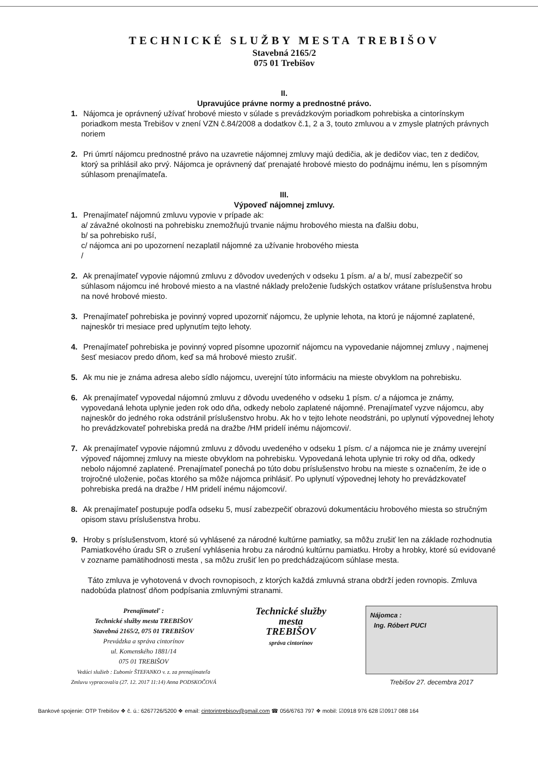TECHNICKÉ SLUŽBY MESTA TREBIŠOV
Stavebná 2165/2
075 01 Trebišov
II.
Upravujúce právne normy a prednostné právo.
1. Nájomca je oprávnený užívať hrobové miesto v súlade s prevádzkovým poriadkom pohrebiska a cintorínskym poriadkom mesta Trebišov v znení VZN č.84/2008 a dodatkov č.1, 2 a 3, touto zmluvou a v zmysle platných právnych noriem
2. Pri úmrtí nájomcu prednostné právo na uzavretie nájomnej zmluvy majú dedičia, ak je dedičov viac, ten z dedičov, ktorý sa prihlásil ako prvý. Nájomca je oprávnený dať prenajaté hrobové miesto do podnájmu inému, len s písomným súhlasom prenajímateľa.
III.
Výpoveď nájomnej zmluvy.
1. Prenajímateľ nájomnú zmluvu vypovie v prípade ak:
a/ závažné okolnosti na pohrebisku znemožňujú trvanie nájmu hrobového miesta na ďalšiu dobu,
b/ sa pohrebisko ruší,
c/ nájomca ani po upozornení nezaplatil nájomné za užívanie hrobového miesta
/
2. Ak prenajímateľ vypovie nájomnú zmluvu z dôvodov uvedených v odseku 1 písm. a/ a b/, musí zabezpečiť so súhlasom nájomcu iné hrobové miesto a na vlastné náklady preloženie ľudských ostatkov vrátane príslušenstva hrobu na nové hrobové miesto.
3. Prenajímateľ pohrebiska je povinný vopred upozorniť nájomcu, že uplynie lehota, na ktorú je nájomné zaplatené, najneskôr tri mesiace pred uplynutím tejto lehoty.
4. Prenajímateľ pohrebiska je povinný vopred písomne upozorniť nájomcu na vypovedanie nájomnej zmluvy , najmenej šesť mesiacov predo dňom, keď sa má hrobové miesto zrušiť.
5. Ak mu nie je známa adresa alebo sídlo nájomcu, uverejní túto informáciu na mieste obvyklom na pohrebisku.
6. Ak prenajímateľ vypovedal nájomnú zmluvu z dôvodu uvedeného v odseku 1 písm. c/ a nájomca je známy, vypovedaná lehota uplynie jeden rok odo dňa, odkedy nebolo zaplatené nájomné. Prenajímateľ vyzve nájomcu, aby najneskôr do jedného roka odstránil príslušenstvo hrobu. Ak ho v tejto lehote neodstráni, po uplynutí výpovednej lehoty ho prevádzkovateľ pohrebiska predá na dražbe /HM pridelí inému nájomcovi/.
7. Ak prenajímateľ vypovie nájomnú zmluvu z dôvodu uvedeného v odseku 1 písm. c/ a nájomca nie je známy uverejní výpoveď nájomnej zmluvy na mieste obvyklom na pohrebisku. Vypovedaná lehota uplynie tri roky od dňa, odkedy nebolo nájomné zaplatené. Prenajímateľ ponechá po túto dobu príslušenstvo hrobu na mieste s označením, že ide o trojročné uloženie, počas ktorého sa môže nájomca prihlásiť. Po uplynutí výpovednej lehoty ho prevádzkovateľ pohrebiska predá na dražbe / HM pridelí inému nájomcovi/.
8. Ak prenajímateľ postupuje podľa odseku 5, musí zabezpečiť obrazovú dokumentáciu hrobového miesta so stručným opisom stavu príslušenstva hrobu.
9. Hroby s príslušenstvom, ktoré sú vyhlásené za národné kultúrne pamiatky, sa môžu zrušiť len na základe rozhodnutia Pamiatkového úradu SR o zrušení vyhlásenia hrobu za národnú kultúrnu pamiatku. Hroby a hrobky, ktoré sú evidované v zozname pamätihodnosti mesta , sa môžu zrušiť len po predchádzajúcom súhlase mesta.
Táto zmluva je vyhotovená v dvoch rovnopisoch, z ktorých každá zmluvná strana obdrží jeden rovnopis. Zmluva nadobúda platnosť dňom podpísania zmluvnými stranami.
Prenajímateľ :
Technické služby mesta TREBIŠOV
Stavebná 2165/2, 075 01 TREBIŠOV
Prevádzka a správa cintorínov
ul. Komenského 1881/14
075 01 TREBIŠOV
Vedúci služieb : Ľubomír ŠTEFANKO v. z. za prenajímateľa
Zmluvu vypracoval/a (27. 12. 2017 11:14) Anna PODSKOČOVÁ
Technické služby
mesta
TREBIŠOV
správa cintorínov
Nájomca :
Ing. Róbert PUCI
Trebišov 27. decembra 2017
Bankové spojenie: OTP Trebišov ❖ č. ú.: 6267726/5200 ❖ email: cintorintrebisov@gmail.com ☎ 056/6763 797 ❖ mobil: ☑0918 976 628 ☑0917 088 164